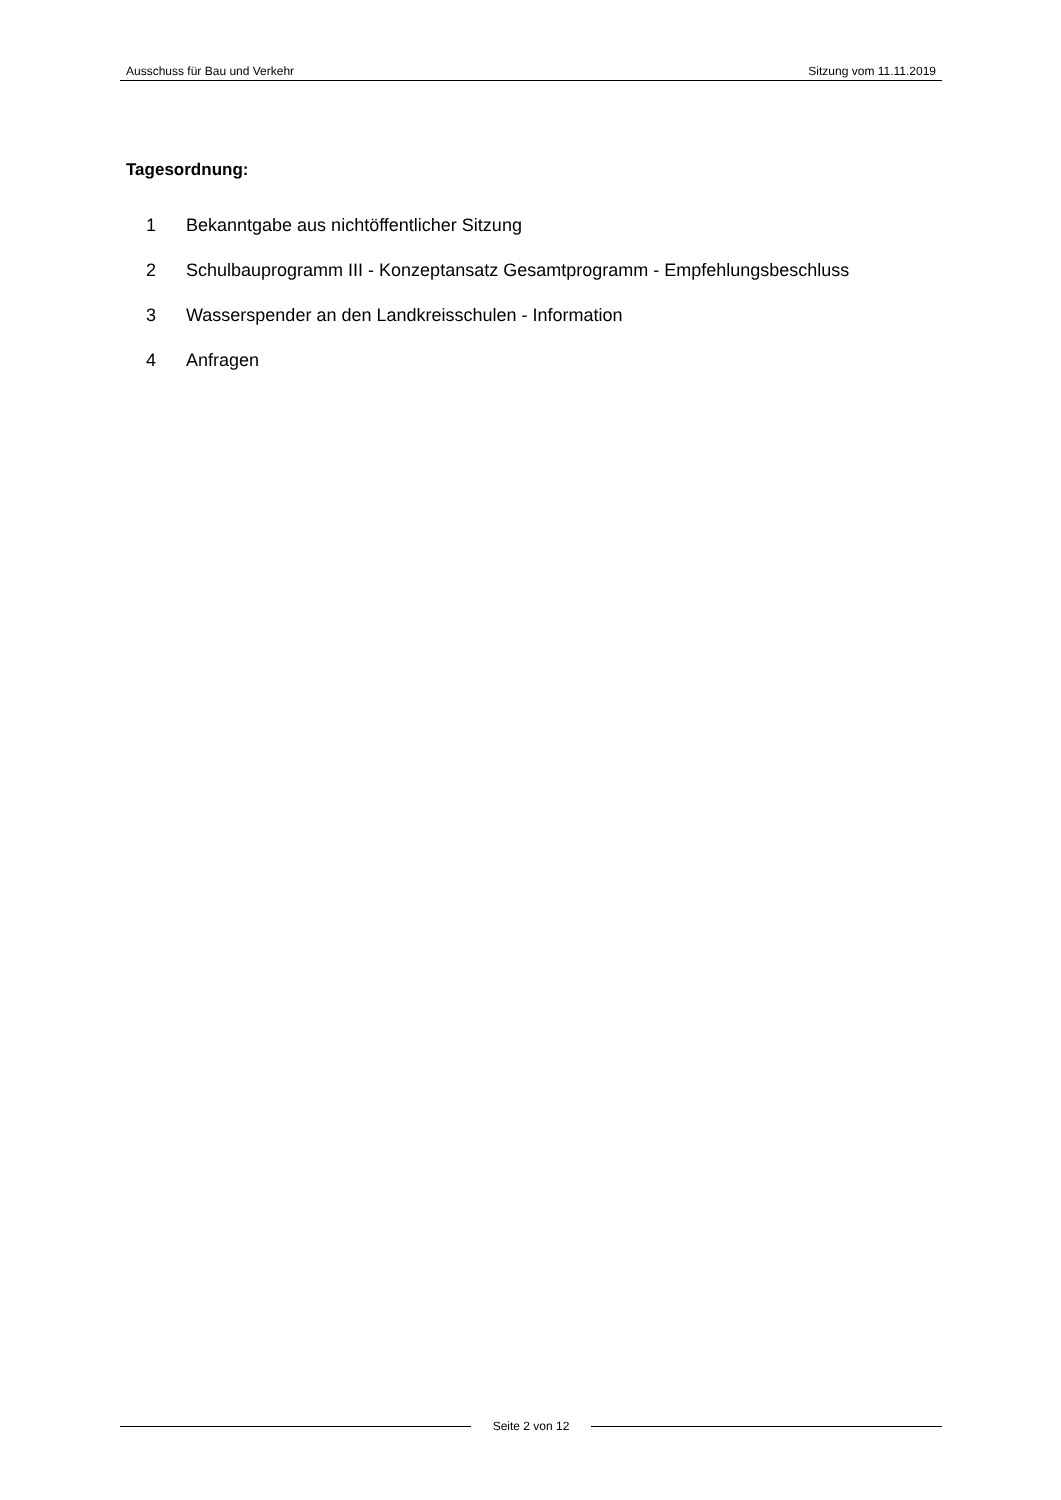Ausschuss für Bau und Verkehr Sitzung vom 11.11.2019
Tagesordnung:
1 Bekanntgabe aus nichtöffentlicher Sitzung
2 Schulbauprogramm III - Konzeptansatz Gesamtprogramm - Empfehlungsbeschluss
3 Wasserspender an den Landkreisschulen - Information
4 Anfragen
Seite 2 von 12